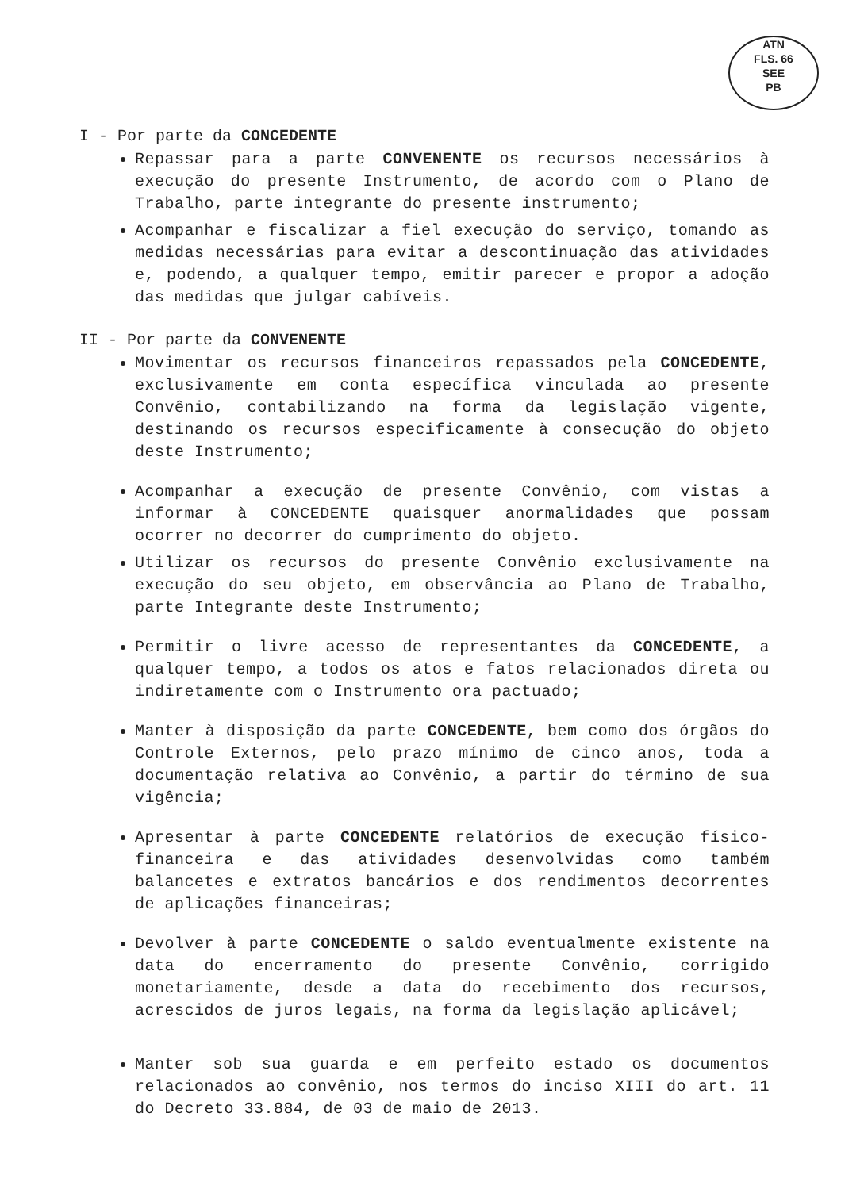ATN
FLS. 66
SEE
PB
I - Por parte da CONCEDENTE
Repassar para a parte CONVENENTE os recursos necessários à execução do presente Instrumento, de acordo com o Plano de Trabalho, parte integrante do presente instrumento;
Acompanhar e fiscalizar a fiel execução do serviço, tomando as medidas necessárias para evitar a descontinuação das atividades e, podendo, a qualquer tempo, emitir parecer e propor a adoção das medidas que julgar cabíveis.
II - Por parte da CONVENENTE
Movimentar os recursos financeiros repassados pela CONCEDENTE, exclusivamente em conta específica vinculada ao presente Convênio, contabilizando na forma da legislação vigente, destinando os recursos especificamente à consecução do objeto deste Instrumento;
Acompanhar a execução de presente Convênio, com vistas a informar à CONCEDENTE quaisquer anormalidades que possam ocorrer no decorrer do cumprimento do objeto.
Utilizar os recursos do presente Convênio exclusivamente na execução do seu objeto, em observância ao Plano de Trabalho, parte Integrante deste Instrumento;
Permitir o livre acesso de representantes da CONCEDENTE, a qualquer tempo, a todos os atos e fatos relacionados direta ou indiretamente com o Instrumento ora pactuado;
Manter à disposição da parte CONCEDENTE, bem como dos órgãos do Controle Externos, pelo prazo mínimo de cinco anos, toda a documentação relativa ao Convênio, a partir do término de sua vigência;
Apresentar à parte CONCEDENTE relatórios de execução físico-financeira e das atividades desenvolvidas como também balancetes e extratos bancários e dos rendimentos decorrentes de aplicações financeiras;
Devolver à parte CONCEDENTE o saldo eventualmente existente na data do encerramento do presente Convênio, corrigido monetariamente, desde a data do recebimento dos recursos, acrescidos de juros legais, na forma da legislação aplicável;
Manter sob sua guarda e em perfeito estado os documentos relacionados ao convênio, nos termos do inciso XIII do art. 11 do Decreto 33.884, de 03 de maio de 2013.